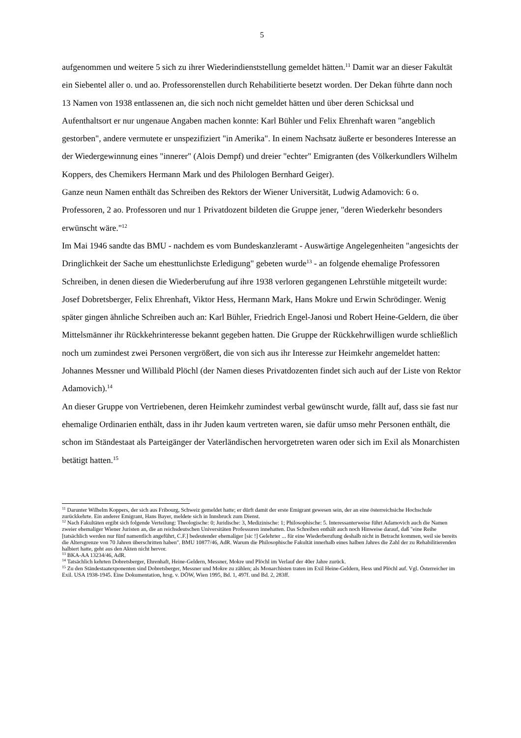5
aufgenommen und weitere 5 sich zu ihrer Wiederindienststellung gemeldet hätten.<sup>11</sup> Damit war an dieser Fakultät ein Siebentel aller o. und ao. Professorenstellen durch Rehabilitierte besetzt worden. Der Dekan führte dann noch 13 Namen von 1938 entlassenen an, die sich noch nicht gemeldet hätten und über deren Schicksal und Aufenthaltsort er nur ungenaue Angaben machen konnte: Karl Bühler und Felix Ehrenhaft waren "angeblich gestorben", andere vermutete er unspezifiziert "in Amerika". In einem Nachsatz äußerte er besonderes Interesse an der Wiedergewinnung eines "innerer" (Alois Dempf) und dreier "echter" Emigranten (des Völkerkundlers Wilhelm Koppers, des Chemikers Hermann Mark und des Philologen Bernhard Geiger).
Ganze neun Namen enthält das Schreiben des Rektors der Wiener Universität, Ludwig Adamovich: 6 o. Professoren, 2 ao. Professoren und nur 1 Privatdozent bildeten die Gruppe jener, "deren Wiederkehr besonders erwünscht wäre."<sup>12</sup>
Im Mai 1946 sandte das BMU - nachdem es vom Bundeskanzleramt - Auswärtige Angelegenheiten "angesichts der Dringlichkeit der Sache um ehesttunlichste Erledigung" gebeten wurde<sup>13</sup> - an folgende ehemalige Professoren Schreiben, in denen diesen die Wiederberufung auf ihre 1938 verloren gegangenen Lehrstühle mitgeteilt wurde: Josef Dobretsberger, Felix Ehrenhaft, Viktor Hess, Hermann Mark, Hans Mokre und Erwin Schrödinger. Wenig später gingen ähnliche Schreiben auch an: Karl Bühler, Friedrich Engel-Janosi und Robert Heine-Geldern, die über Mittelsmänner ihr Rückkehrinteresse bekannt gegeben hatten. Die Gruppe der Rückkehrwilligen wurde schließlich noch um zumindest zwei Personen vergrößert, die von sich aus ihr Interesse zur Heimkehr angemeldet hatten: Johannes Messner und Willibald Plöchl (der Namen dieses Privatdozenten findet sich auch auf der Liste von Rektor Adamovich).<sup>14</sup>
An dieser Gruppe von Vertriebenen, deren Heimkehr zumindest verbal gewünscht wurde, fällt auf, dass sie fast nur ehemalige Ordinarien enthält, dass in ihr Juden kaum vertreten waren, sie dafür umso mehr Personen enthält, die schon im Ständestaat als Parteigänger der Vaterländischen hervorgetreten waren oder sich im Exil als Monarchisten betätigt hatten.<sup>15</sup>
<sup>11</sup> Darunter Wilhelm Koppers, der sich aus Fribourg, Schweiz gemeldet hatte; er dürft damit der erste Emigrant gewesen sein, der an eine österreichsiche Hochschule zurückkehrte. Ein anderer Emigrant, Hans Bayer, meldete sich in Innsbruck zum Dienst.
<sup>12</sup> Nach Fakultäten ergibt sich folgende Verteilung: Theologische: 0; Juridische: 3, Medizinische: 1; Philosophische: 5. Interessanterweise führt Adamovich auch die Namen zweier ehemaliger Wiener Juristen an, die an reichsdeutschen Universitäten Professuren innehatten. Das Schreiben enthält auch noch Hinweise darauf, daß "eine Reihe [tatsächlich werden nur fünf namentlich angeführt, C.F.] bedeutender ehemaliger [sic !] Gelehrter ... für eine Wiederberufung deshalb nicht in Betracht kommen, weil sie bereits die Altersgrenze von 70 Jahren überschritten haben". BMU 10877/46, AdR. Warum die Philosophische Fakultät innerhalb eines halben Jahres die Zahl der zu Rehabilitierenden halbiert hatte, geht aus den Akten nicht hervor.
<sup>13</sup> BKA-AA 13234/46, AdR.
<sup>14</sup> Tatsächlich kehrten Dobretsberger, Ehrenhaft, Heine-Geldern, Messner, Mokre und Plöchl im Verlauf der 40er Jahre zurück.
<sup>15</sup> Zu den Ständestaatexponenten sind Dobretsberger, Messner und Mokre zu zählen; als Monarchisten traten im Exil Heine-Geldern, Hess und Plöchl auf. Vgl. Österreicher im Exil. USA 1938-1945. Eine Dokumentation, hrsg. v. DÖW, Wien 1995, Bd. 1, 497f. und Bd. 2, 283ff.